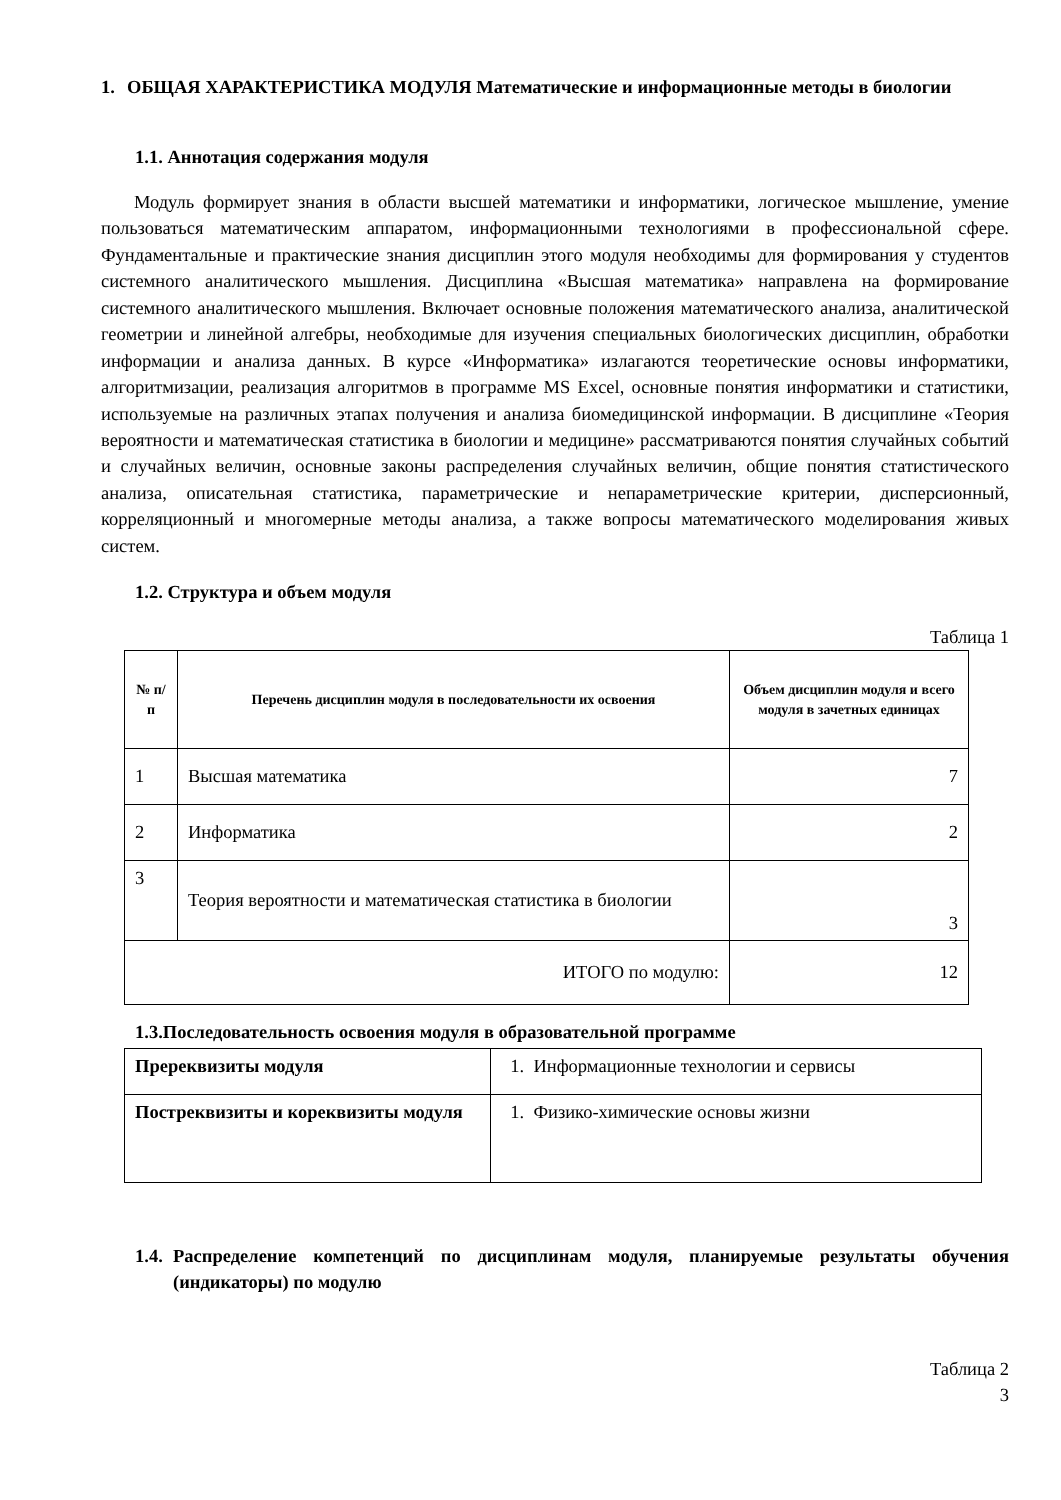1. ОБЩАЯ ХАРАКТЕРИСТИКА МОДУЛЯ Математические и информационные методы в биологии
1.1. Аннотация содержания модуля
Модуль формирует знания в области высшей математики и информатики, логическое мышление, умение пользоваться математическим аппаратом, информационными технологиями в профессиональной сфере. Фундаментальные и практические знания дисциплин этого модуля необходимы для формирования у студентов системного аналитического мышления. Дисциплина «Высшая математика» направлена на формирование системного аналитического мышления. Включает основные положения математического анализа, аналитической геометрии и линейной алгебры, необходимые для изучения специальных биологических дисциплин, обработки информации и анализа данных. В курсе «Информатика» излагаются теоретические основы информатики, алгоритмизации, реализация алгоритмов в программе MS Excel, основные понятия информатики и статистики, используемые на различных этапах получения и анализа биомедицинской информации. В дисциплине «Теория вероятности и математическая статистика в биологии и медицине» рассматриваются понятия случайных событий и случайных величин, основные законы распределения случайных величин, общие понятия статистического анализа, описательная статистика, параметрические и непараметрические критерии, дисперсионный, корреляционный и многомерные методы анализа, а также вопросы математического моделирования живых систем.
1.2. Структура и объем модуля
Таблица 1
| № п/п | Перечень дисциплин модуля в последовательности их освоения | Объем дисциплин модуля и всего модуля в зачетных единицах |
| --- | --- | --- |
| 1 | Высшая математика | 7 |
| 2 | Информатика | 2 |
| 3 | Теория вероятности и математическая статистика в биологии | 3 |
| ИТОГО по модулю: | | 12 |
1.3.Последовательность освоения модуля в образовательной программе
| Пререквизиты модуля | 1. Информационные технологии и сервисы |
| Постреквизиты и кореквизиты модуля | 1. Физико-химические основы жизни |
1.4. Распределение компетенций по дисциплинам модуля, планируемые результаты обучения (индикаторы) по модулю
Таблица 2
3